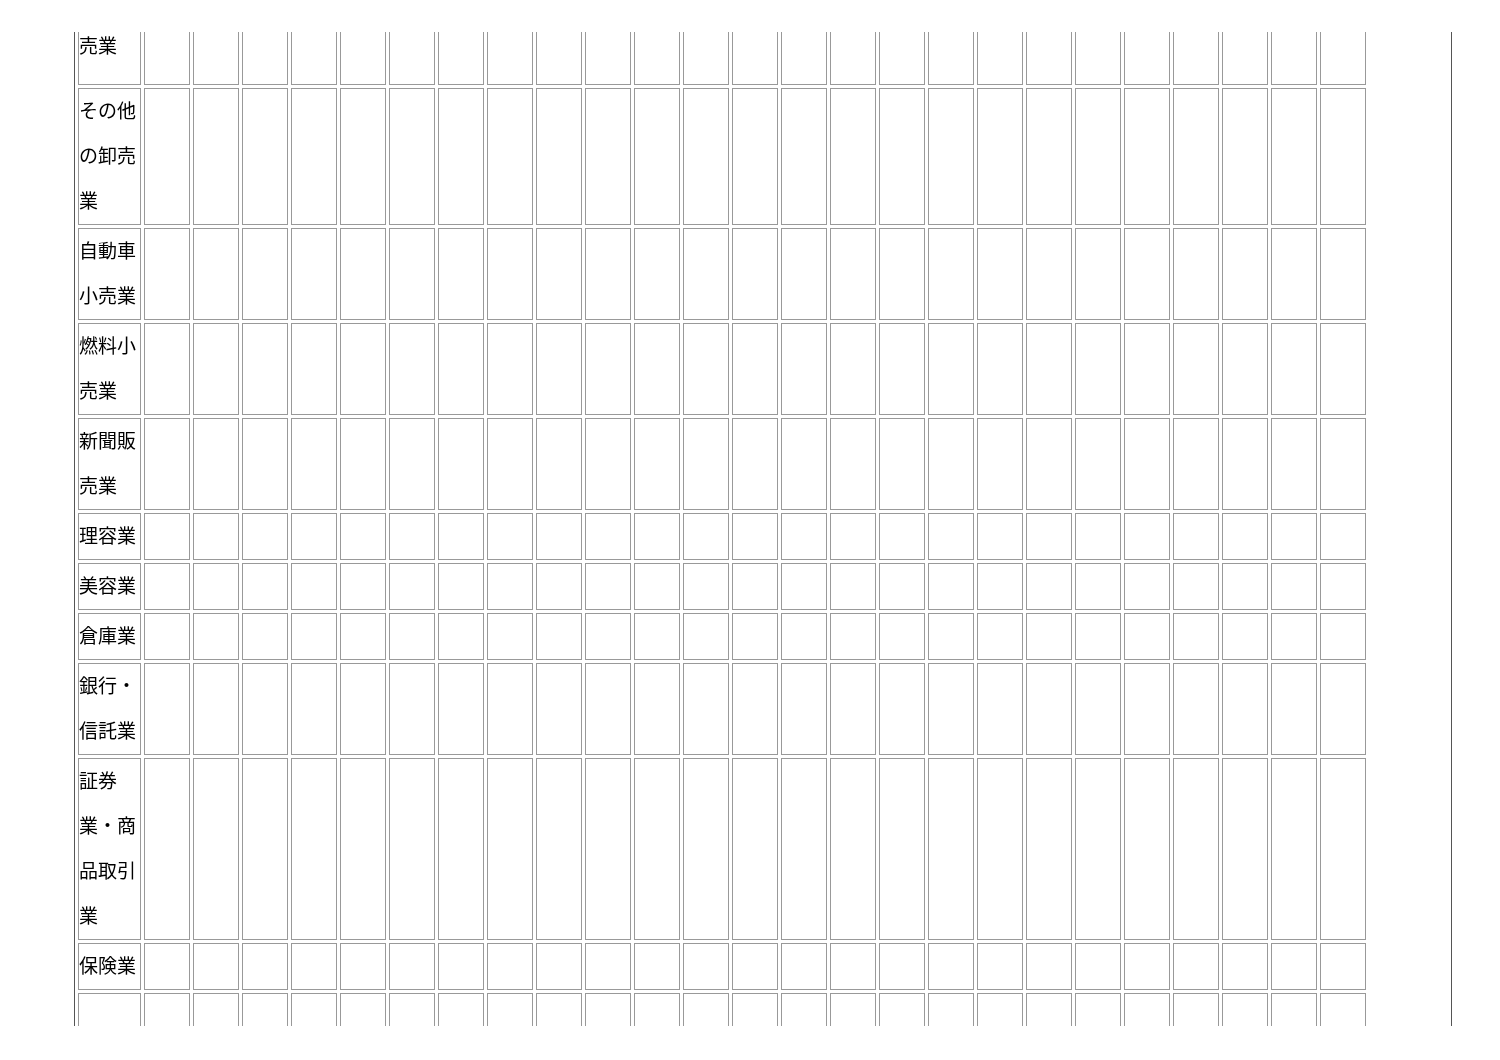| 売業 | | | | | | | | | | | | | | | | | | | | | | | | | |
| その他の卸売業 | | | | | | | | | | | | | | | | | | | | | | | | | |
| 自動車小売業 | | | | | | | | | | | | | | | | | | | | | | | | | |
| 燃料小売業 | | | | | | | | | | | | | | | | | | | | | | | | | |
| 新聞販売業 | | | | | | | | | | | | | | | | | | | | | | | | | |
| 理容業 | | | | | | | | | | | | | | | | | | | | | | | | | |
| 美容業 | | | | | | | | | | | | | | | | | | | | | | | | | |
| 倉庫業 | | | | | | | | | | | | | | | | | | | | | | | | | |
| 銀行・信託業 | | | | | | | | | | | | | | | | | | | | | | | | | |
| 証券業・商品取引業 | | | | | | | | | | | | | | | | | | | | | | | | | |
| 保険業 | | | | | | | | | | | | | | | | | | | | | | | | | |